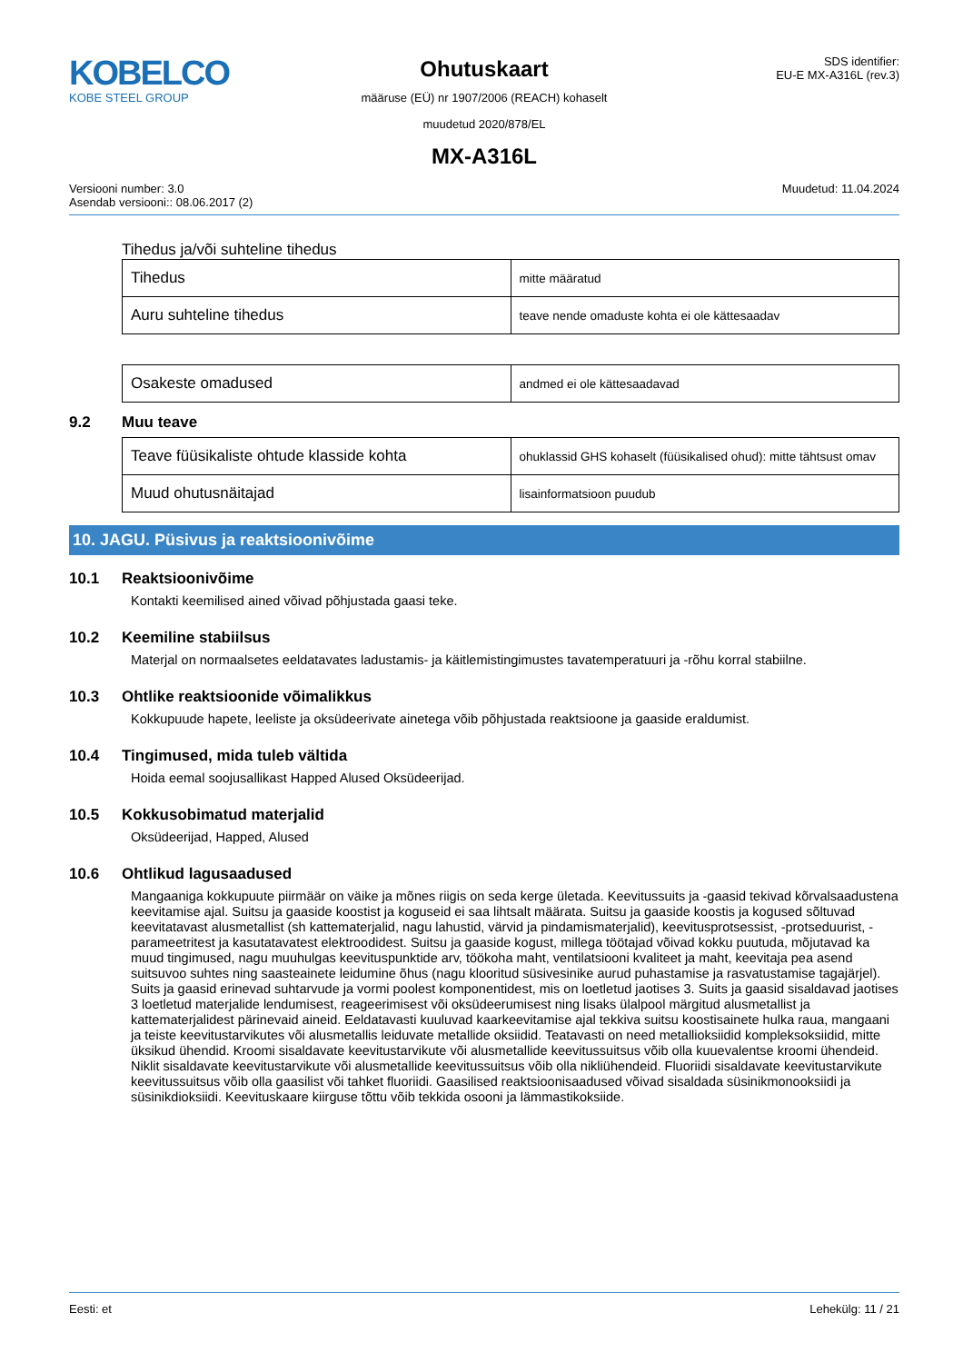KOBELCO
KOBE STEEL GROUP
Ohutuskaart
määruse (EÜ) nr 1907/2006 (REACH) kohaselt
muudetud 2020/878/EL
MX-A316L
SDS identifier:
EU-E MX-A316L (rev.3)
Versiooni number: 3.0
Asendab versiooni:: 08.06.2017 (2)
Muudetud: 11.04.2024
Tihedus ja/või suhteline tihedus
| Tihedus | mitte määratud |
| Auru suhteline tihedus | teave nende omaduste kohta ei ole kättesaadav |
| Osakeste omadused | andmed ei ole kättesaadavad |
9.2 Muu teave
| Teave füüsikaliste ohtude klasside kohta | ohuklassid GHS kohaselt (füüsikalised ohud): mitte tähtsust omav |
| Muud ohutusnäitajad | lisainformatsioon puudub |
10. JAGU. Püsivus ja reaktsioonivõime
10.1 Reaktsioonivõime
Kontakti keemilised ained võivad põhjustada gaasi teke.
10.2 Keemiline stabiilsus
Materjal on normaalsetes eeldatavates ladustamis- ja käitlemistingimustes tavatemperatuuri ja -rõhu korral stabiilne.
10.3 Ohtlike reaktsioonide võimalikkus
Kokkupuude hapete, leeliste ja oksüdeerivate ainetega võib põhjustada reaktsioone ja gaaside eraldumist.
10.4 Tingimused, mida tuleb vältida
Hoida eemal soojusallikast Happed Alused Oksüdeerijad.
10.5 Kokkusobimatud materjalid
Oksüdeerijad, Happed, Alused
10.6 Ohtlikud lagusaadused
Mangaaniga kokkupuute piirmäär on väike ja mõnes riigis on seda kerge ületada. Keevitussuits ja -gaasid tekivad kõrvalsaadustena keevitamise ajal. Suitsu ja gaaside koostist ja koguseid ei saa lihtsalt määrata. Suitsu ja gaaside koostis ja kogused sõltuvad keevitatavast alusmetallist (sh kattematerjalid, nagu lahustid, värvid ja pindamismaterjalid), keevitusprotsessist, -protseduurist, -parameetritest ja kasutatavatest elektroodidest. Suitsu ja gaaside kogust, millega töötajad võivad kokku puutuda, mõjutavad ka muud tingimused, nagu muuhulgas keevituspunktide arv, töökoha maht, ventilatsiooni kvaliteet ja maht, keevitaja pea asend suitsuvoo suhtes ning saasteainete leidumine õhus (nagu klooritud süsivesinike aurud puhastamise ja rasvatustamise tagajärjel). Suits ja gaasid erinevad suhtarvude ja vormi poolest komponentidest, mis on loetletud jaotises 3. Suits ja gaasid sisaldavad jaotises 3 loetletud materjalide lendumisest, reageerimisest või oksüdeerumisest ning lisaks ülalpool märgitud alusmetallist ja kattematerjalidest pärinevaid aineid. Eeldatavasti kuuluvad kaarkeevitamise ajal tekkiva suitsu koostisainete hulka raua, mangaani ja teiste keevitustarvikutes või alusmetallis leiduvate metallide oksiidid. Teatavasti on need metallioksiidid kompleksoksiidid, mitte üksikud ühendid. Kroomi sisaldavate keevitustarvikute või alusmetallide keevitussuitsus võib olla kuuevalentse kroomi ühendeid. Niklit sisaldavate keevitustarvikute või alusmetallide keevitussuitsus võib olla nikliühendeid. Fluoriidi sisaldavate keevitustarvikute keevitussuitsus võib olla gaasilist või tahket fluoriidi. Gaasilised reaktsioonisaadused võivad sisaldada süsinikmonooksiidi ja süsinikdioksiidi. Keevituskaare kiirguse tõttu võib tekkida osooni ja lämmastikoksiide.
Eesti: et Lehekülg: 11 / 21